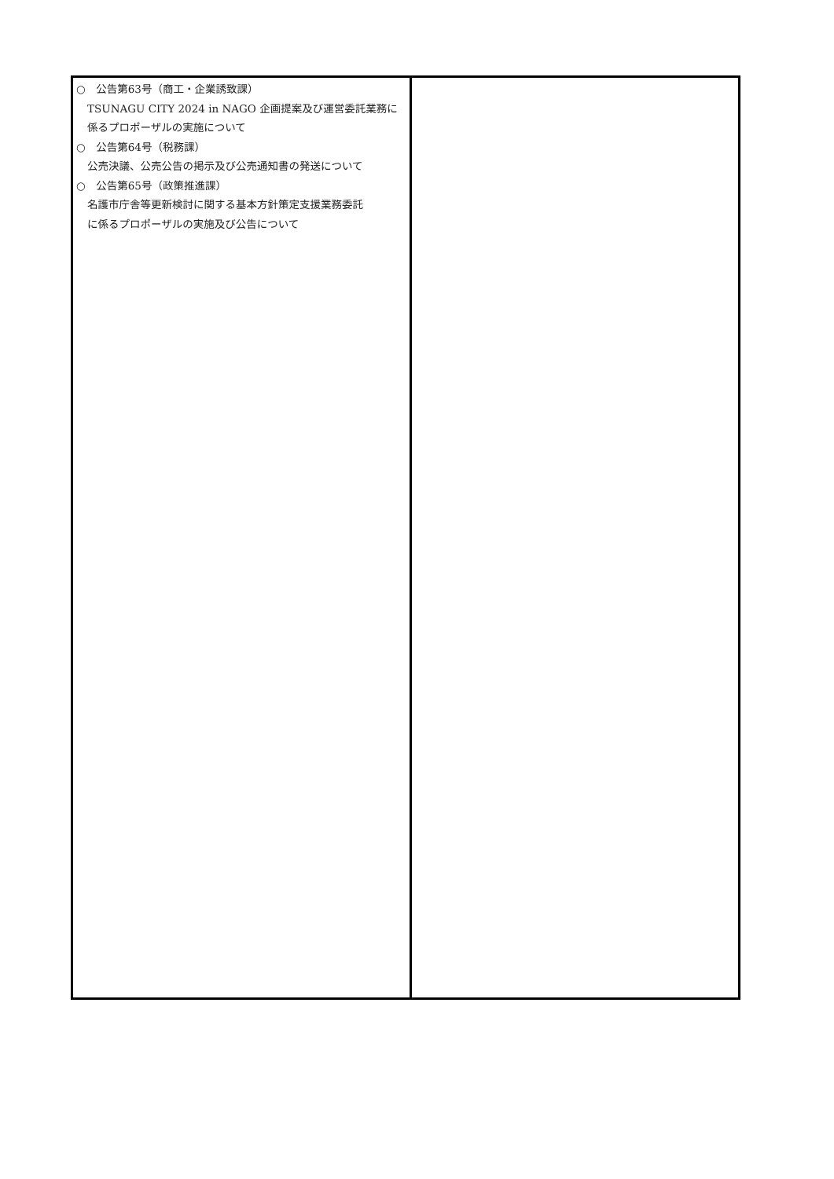| ○ 公告第63号（商工・企業誘致課） TSUNAGU CITY 2024 in NAGO 企画提案及び運営委託業務に 係るプロポーザルの実施について ○ 公告第64号（税務課） 公売決議、公売公告の掲示及び公売通知書の発送について ○ 公告第65号（政策推進課） 名護市庁舎等更新検討に関する基本方針策定支援業務委託 に係るプロポーザルの実施及び公告について | |